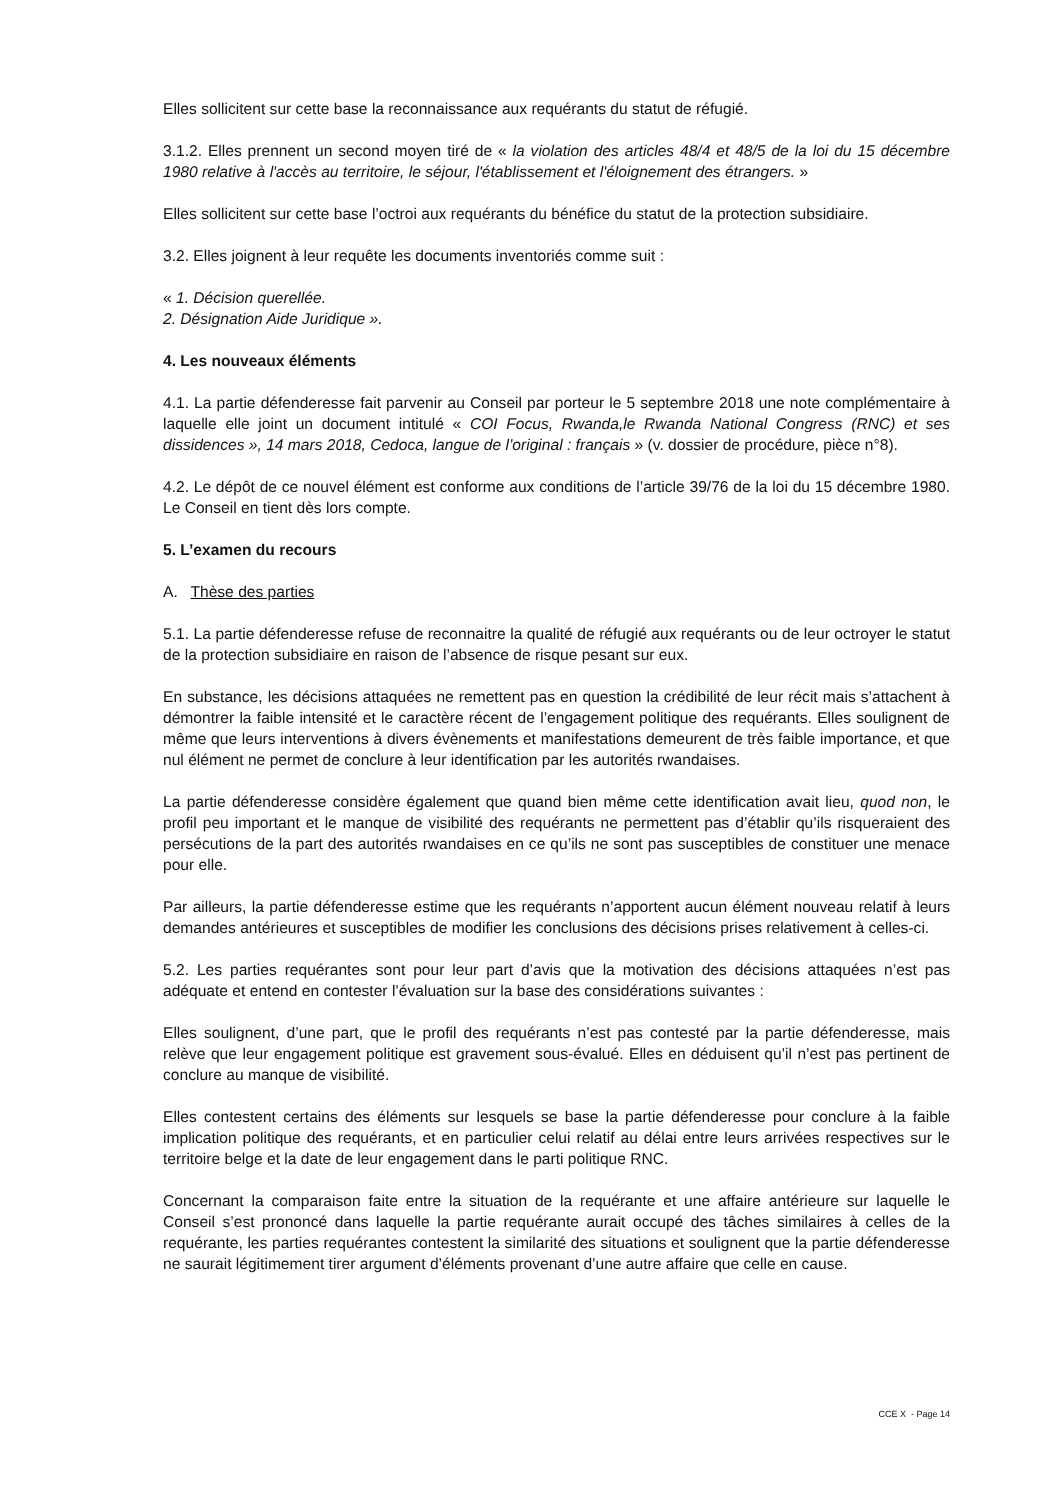Elles sollicitent sur cette base la reconnaissance aux requérants du statut de réfugié.
3.1.2. Elles prennent un second moyen tiré de « la violation des articles 48/4 et 48/5 de la loi du 15 décembre 1980 relative à l'accès au territoire, le séjour, l'établissement et l'éloignement des étrangers. »
Elles sollicitent sur cette base l’octroi aux requérants du bénéfice du statut de la protection subsidiaire.
3.2. Elles joignent à leur requête les documents inventoriés comme suit :
« 1. Décision querellée.
2. Désignation Aide Juridique ».
4. Les nouveaux éléments
4.1. La partie défenderesse fait parvenir au Conseil par porteur le 5 septembre 2018 une note complémentaire à laquelle elle joint un document intitulé « COI Focus, Rwanda,le Rwanda National Congress (RNC) et ses dissidences », 14 mars 2018, Cedoca, langue de l’original : français » (v. dossier de procédure, pièce n°8).
4.2. Le dépôt de ce nouvel élément est conforme aux conditions de l’article 39/76 de la loi du 15 décembre 1980. Le Conseil en tient dès lors compte.
5. L’examen du recours
A. Thèse des parties
5.1. La partie défenderesse refuse de reconnaitre la qualité de réfugié aux requérants ou de leur octroyer le statut de la protection subsidiaire en raison de l’absence de risque pesant sur eux.
En substance, les décisions attaquées ne remettent pas en question la crédibilité de leur récit mais s’attachent à démontrer la faible intensité et le caractère récent de l’engagement politique des requérants. Elles soulignent de même que leurs interventions à divers évènements et manifestations demeurent de très faible importance, et que nul élément ne permet de conclure à leur identification par les autorités rwandaises.
La partie défenderesse considère également que quand bien même cette identification avait lieu, quod non, le profil peu important et le manque de visibilité des requérants ne permettent pas d’établir qu’ils risqueraient des persécutions de la part des autorités rwandaises en ce qu’ils ne sont pas susceptibles de constituer une menace pour elle.
Par ailleurs, la partie défenderesse estime que les requérants n’apportent aucun élément nouveau relatif à leurs demandes antérieures et susceptibles de modifier les conclusions des décisions prises relativement à celles-ci.
5.2. Les parties requérantes sont pour leur part d’avis que la motivation des décisions attaquées n’est pas adéquate et entend en contester l’évaluation sur la base des considérations suivantes :
Elles soulignent, d’une part, que le profil des requérants n’est pas contesté par la partie défenderesse, mais relève que leur engagement politique est gravement sous-évalué. Elles en déduisent qu’il n’est pas pertinent de conclure au manque de visibilité.
Elles contestent certains des éléments sur lesquels se base la partie défenderesse pour conclure à la faible implication politique des requérants, et en particulier celui relatif au délai entre leurs arrivées respectives sur le territoire belge et la date de leur engagement dans le parti politique RNC.
Concernant la comparaison faite entre la situation de la requérante et une affaire antérieure sur laquelle le Conseil s’est prononcé dans laquelle la partie requérante aurait occupé des tâches similaires à celles de la requérante, les parties requérantes contestent la similarité des situations et soulignent que la partie défenderesse ne saurait légitimement tirer argument d’éléments provenant d’une autre affaire que celle en cause.
CCE X - Page 14